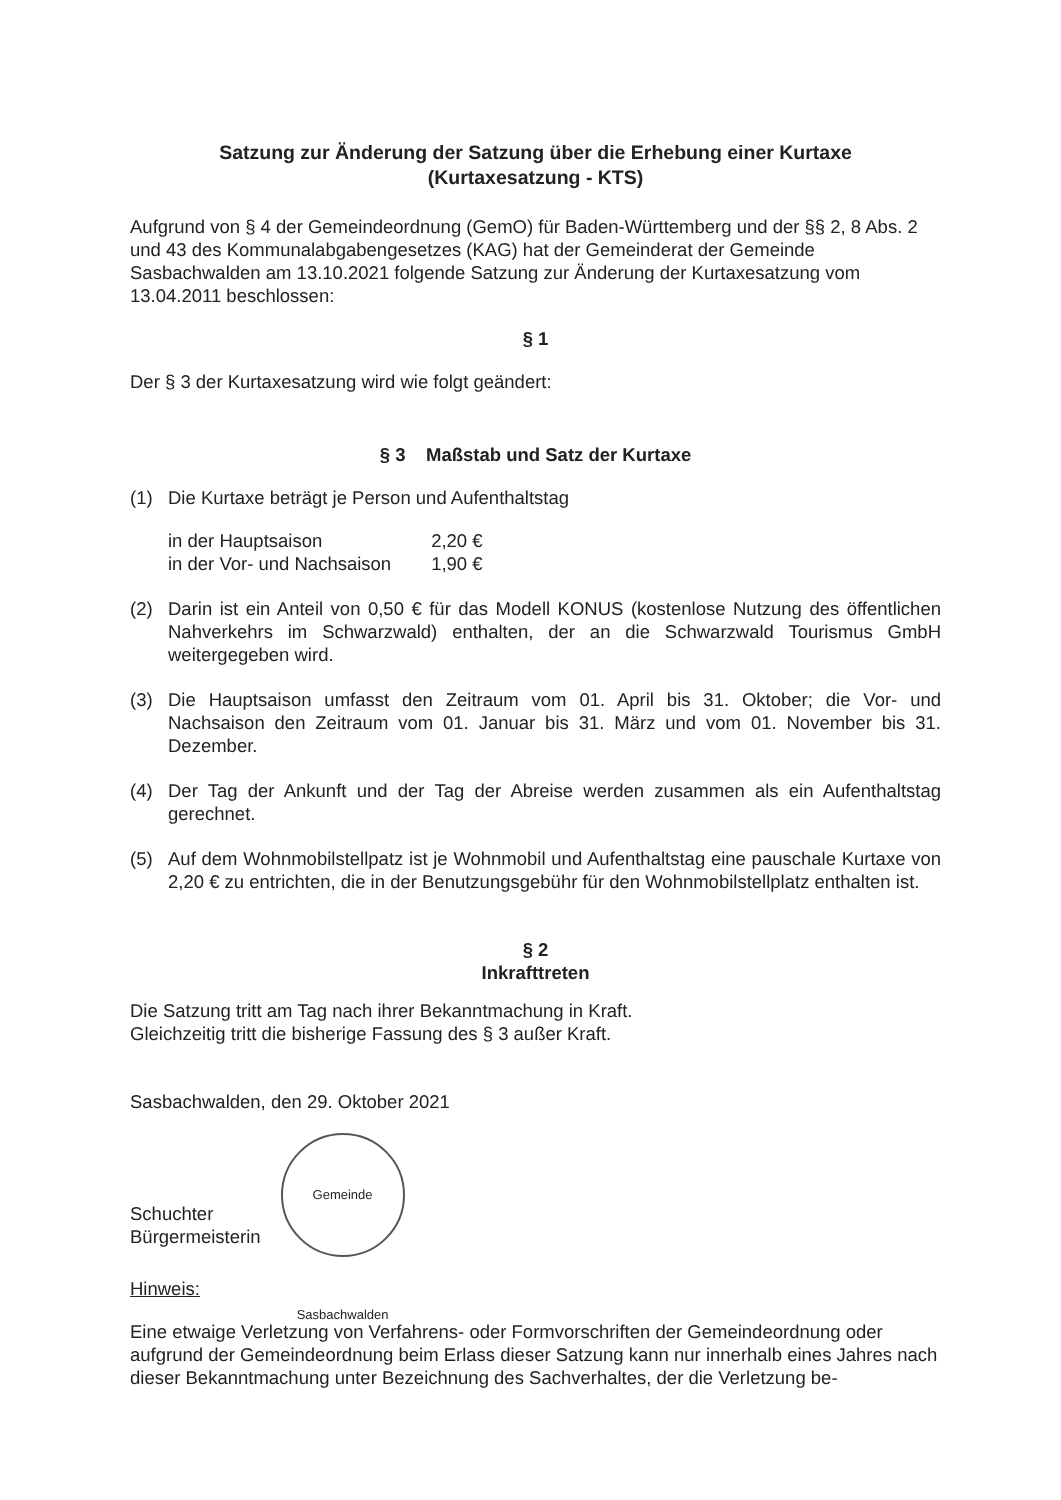Satzung zur Änderung der Satzung über die Erhebung einer Kurtaxe
(Kurtaxesatzung - KTS)
Aufgrund von § 4 der Gemeindeordnung (GemO) für Baden-Württemberg und der §§ 2, 8 Abs. 2 und 43 des Kommunalabgabengesetzes (KAG) hat der Gemeinderat der Gemeinde Sasbachwalden am 13.10.2021 folgende Satzung zur Änderung der Kurtaxesatzung vom 13.04.2011 beschlossen:
§ 1
Der § 3 der Kurtaxesatzung wird wie folgt geändert:
§ 3 Maßstab und Satz der Kurtaxe
(1) Die Kurtaxe beträgt je Person und Aufenthaltstag
| in der Hauptsaison | 2,20 € |
| in der Vor- und Nachsaison | 1,90 € |
(2) Darin ist ein Anteil von 0,50 € für das Modell KONUS (kostenlose Nutzung des öffentlichen Nahverkehrs im Schwarzwald) enthalten, der an die Schwarzwald Tourismus GmbH weitergegeben wird.
(3) Die Hauptsaison umfasst den Zeitraum vom 01. April bis 31. Oktober; die Vor- und Nachsaison den Zeitraum vom 01. Januar bis 31. März und vom 01. November bis 31. Dezember.
(4) Der Tag der Ankunft und der Tag der Abreise werden zusammen als ein Aufenthaltstag gerechnet.
(5) Auf dem Wohnmobilstellpatz ist je Wohnmobil und Aufenthaltstag eine pauschale Kurtaxe von 2,20 € zu entrichten, die in der Benutzungsgebühr für den Wohnmobilstellplatz enthalten ist.
§ 2
Inkrafttreten
Die Satzung tritt am Tag nach ihrer Bekanntmachung in Kraft.
Gleichzeitig tritt die bisherige Fassung des § 3 außer Kraft.
Sasbachwalden, den 29. Oktober 2021
Schuchter
Bürgermeisterin
Gemeinde Sasbachwalden
Hinweis:
Eine etwaige Verletzung von Verfahrens- oder Formvorschriften der Gemeindeordnung oder aufgrund der Gemeindeordnung beim Erlass dieser Satzung kann nur innerhalb eines Jahres nach dieser Bekanntmachung unter Bezeichnung des Sachverhaltes, der die Verletzung be-